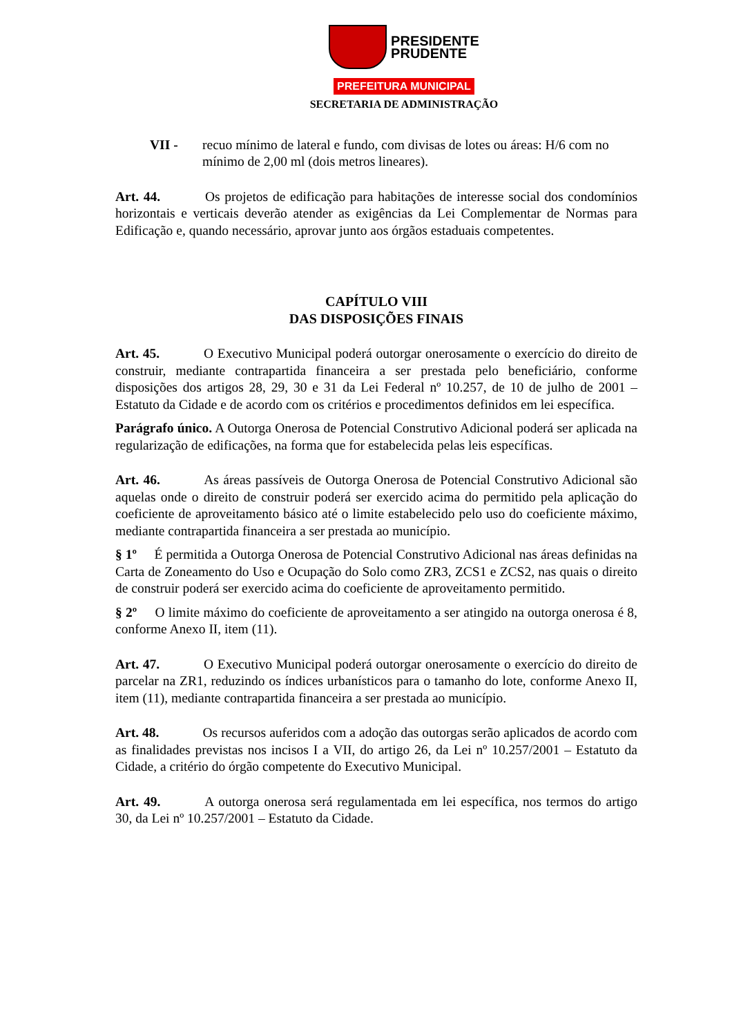PRESIDENTE
PRUDENTE
PREFEITURA MUNICIPAL
SECRETARIA DE ADMINISTRAÇÃO
VII - recuo mínimo de lateral e fundo, com divisas de lotes ou áreas: H/6 com no mínimo de 2,00 ml (dois metros lineares).
Art. 44. Os projetos de edificação para habitações de interesse social dos condomínios horizontais e verticais deverão atender as exigências da Lei Complementar de Normas para Edificação e, quando necessário, aprovar junto aos órgãos estaduais competentes.
CAPÍTULO VIII
DAS DISPOSIÇÕES FINAIS
Art. 45. O Executivo Municipal poderá outorgar onerosamente o exercício do direito de construir, mediante contrapartida financeira a ser prestada pelo beneficiário, conforme disposições dos artigos 28, 29, 30 e 31 da Lei Federal nº 10.257, de 10 de julho de 2001 – Estatuto da Cidade e de acordo com os critérios e procedimentos definidos em lei específica.
Parágrafo único. A Outorga Onerosa de Potencial Construtivo Adicional poderá ser aplicada na regularização de edificações, na forma que for estabelecida pelas leis específicas.
Art. 46. As áreas passíveis de Outorga Onerosa de Potencial Construtivo Adicional são aquelas onde o direito de construir poderá ser exercido acima do permitido pela aplicação do coeficiente de aproveitamento básico até o limite estabelecido pelo uso do coeficiente máximo, mediante contrapartida financeira a ser prestada ao município.
§ 1º É permitida a Outorga Onerosa de Potencial Construtivo Adicional nas áreas definidas na Carta de Zoneamento do Uso e Ocupação do Solo como ZR3, ZCS1 e ZCS2, nas quais o direito de construir poderá ser exercido acima do coeficiente de aproveitamento permitido.
§ 2º O limite máximo do coeficiente de aproveitamento a ser atingido na outorga onerosa é 8, conforme Anexo II, item (11).
Art. 47. O Executivo Municipal poderá outorgar onerosamente o exercício do direito de parcelar na ZR1, reduzindo os índices urbanísticos para o tamanho do lote, conforme Anexo II, item (11), mediante contrapartida financeira a ser prestada ao município.
Art. 48. Os recursos auferidos com a adoção das outorgas serão aplicados de acordo com as finalidades previstas nos incisos I a VII, do artigo 26, da Lei nº 10.257/2001 – Estatuto da Cidade, a critério do órgão competente do Executivo Municipal.
Art. 49. A outorga onerosa será regulamentada em lei específica, nos termos do artigo 30, da Lei nº 10.257/2001 – Estatuto da Cidade.